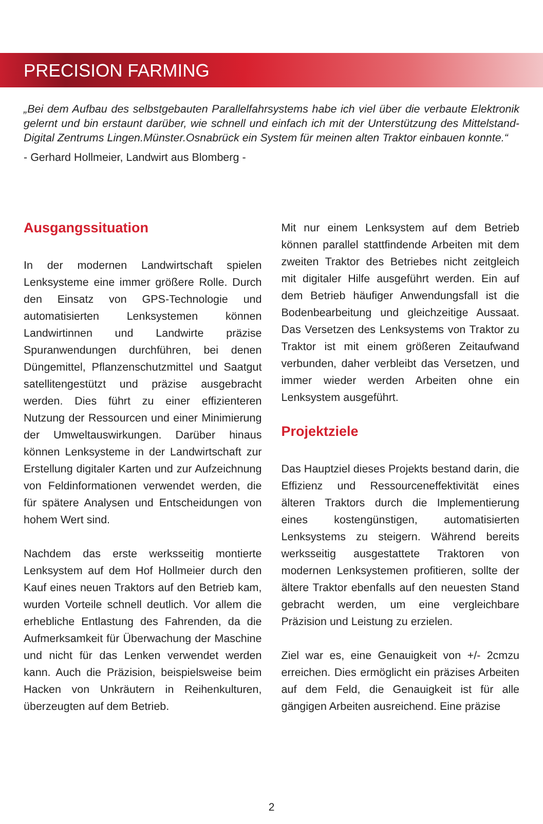PRECISION FARMING
„Bei dem Aufbau des selbstgebauten Parallelfahrsystems habe ich viel über die verbaute Elektronik gelernt und bin erstaunt darüber, wie schnell und einfach ich mit der Unterstützung des Mittelstand-Digital Zentrums Lingen.Münster.Osnabrück ein System für meinen alten Traktor einbauen konnte.“
- Gerhard Hollmeier, Landwirt aus Blomberg -
Ausgangssituation
In der modernen Landwirtschaft spielen Lenksysteme eine immer größere Rolle. Durch den Einsatz von GPS-Technologie und automatisierten Lenksystemen können Landwirtinnen und Landwirte präzise Spuranwendungen durchführen, bei denen Düngemittel, Pflanzenschutzmittel und Saatgut satellitengestützt und präzise ausgebracht werden. Dies führt zu einer effizienteren Nutzung der Ressourcen und einer Minimierung der Umweltauswirkungen. Darüber hinaus können Lenksysteme in der Landwirtschaft zur Erstellung digitaler Karten und zur Aufzeichnung von Feldinformationen verwendet werden, die für spätere Analysen und Entscheidungen von hohem Wert sind.
Nachdem das erste werksseitig montierte Lenksystem auf dem Hof Hollmeier durch den Kauf eines neuen Traktors auf den Betrieb kam, wurden Vorteile schnell deutlich. Vor allem die erhebliche Entlastung des Fahrenden, da die Aufmerksamkeit für Überwachung der Maschine und nicht für das Lenken verwendet werden kann. Auch die Präzision, beispielsweise beim Hacken von Unkräutern in Reihenkulturen, überzeugten auf dem Betrieb.
Mit nur einem Lenksystem auf dem Betrieb können parallel stattfindende Arbeiten mit dem zweiten Traktor des Betriebes nicht zeitgleich mit digitaler Hilfe ausgeführt werden. Ein auf dem Betrieb häufiger Anwendungsfall ist die Bodenbearbeitung und gleichzeitige Aussaat. Das Versetzen des Lenksystems von Traktor zu Traktor ist mit einem größeren Zeitaufwand verbunden, daher verbleibt das Versetzen, und immer wieder werden Arbeiten ohne ein Lenksystem ausgeführt.
Projektziele
Das Hauptziel dieses Projekts bestand darin, die Effizienz und Ressourceneffektivität eines älteren Traktors durch die Implementierung eines kostengünstigen, automatisierten Lenksystems zu steigern. Während bereits werksseitig ausgestattete Traktoren von modernen Lenksystemen profitieren, sollte der ältere Traktor ebenfalls auf den neuesten Stand gebracht werden, um eine vergleichbare Präzision und Leistung zu erzielen.
Ziel war es, eine Genauigkeit von +/- 2cmzu erreichen. Dies ermöglicht ein präzises Arbeiten auf dem Feld, die Genauigkeit ist für alle gängigen Arbeiten ausreichend. Eine präzise
2